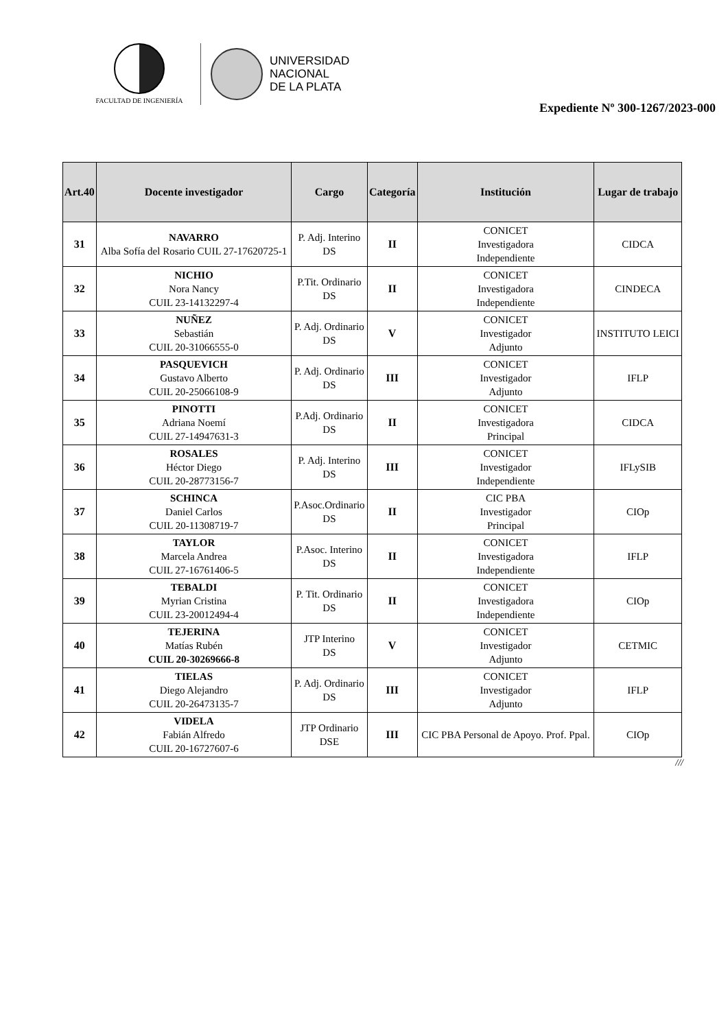FACULTAD DE INGENIERÍA
UNIVERSIDAD
NACIONAL
DE LA PLATA
Expediente Nº 300-1267/2023-000
| Art.40 | Docente investigador | Cargo | Categoría | Institución | Lugar de trabajo |
| --- | --- | --- | --- | --- | --- |
| 31 | NAVARRO Alba Sofía del Rosario CUIL 27-17620725-1 | P. Adj. Interino DS | II | CONICET Investigadora Independiente | CIDCA |
| 32 | NICHIO Nora Nancy CUIL 23-14132297-4 | P.Tit. Ordinario DS | II | CONICET Investigadora Independiente | CINDECA |
| 33 | NUÑEZ Sebastián CUIL 20-31066555-0 | P. Adj. Ordinario DS | V | CONICET Investigador Adjunto | INSTITUTO LEICI |
| 34 | PASQUEVICH Gustavo Alberto CUIL 20-25066108-9 | P. Adj. Ordinario DS | III | CONICET Investigador Adjunto | IFLP |
| 35 | PINOTTI Adriana Noemí CUIL 27-14947631-3 | P.Adj. Ordinario DS | II | CONICET Investigadora Principal | CIDCA |
| 36 | ROSALES Héctor Diego CUIL 20-28773156-7 | P. Adj. Interino DS | III | CONICET Investigador Independiente | IFLySIB |
| 37 | SCHINCA Daniel Carlos CUIL 20-11308719-7 | P.Asoc.Ordinario DS | II | CIC PBA Investigador Principal | CIOp |
| 38 | TAYLOR Marcela Andrea CUIL 27-16761406-5 | P.Asoc. Interino DS | II | CONICET Investigadora Independiente | IFLP |
| 39 | TEBALDI Myrian Cristina CUIL 23-20012494-4 | P. Tit. Ordinario DS | II | CONICET Investigadora Independiente | CIOp |
| 40 | TEJERINA Matías Rubén CUIL 20-30269666-8 | JTP Interino DS | V | CONICET Investigador Adjunto | CETMIC |
| 41 | TIELAS Diego Alejandro CUIL 20-26473135-7 | P. Adj. Ordinario DS | III | CONICET Investigador Adjunto | IFLP |
| 42 | VIDELA Fabián Alfredo CUIL 20-16727607-6 | JTP Ordinario DSE | III | CIC PBA Personal de Apoyo. Prof. Ppal. | CIOp |
///